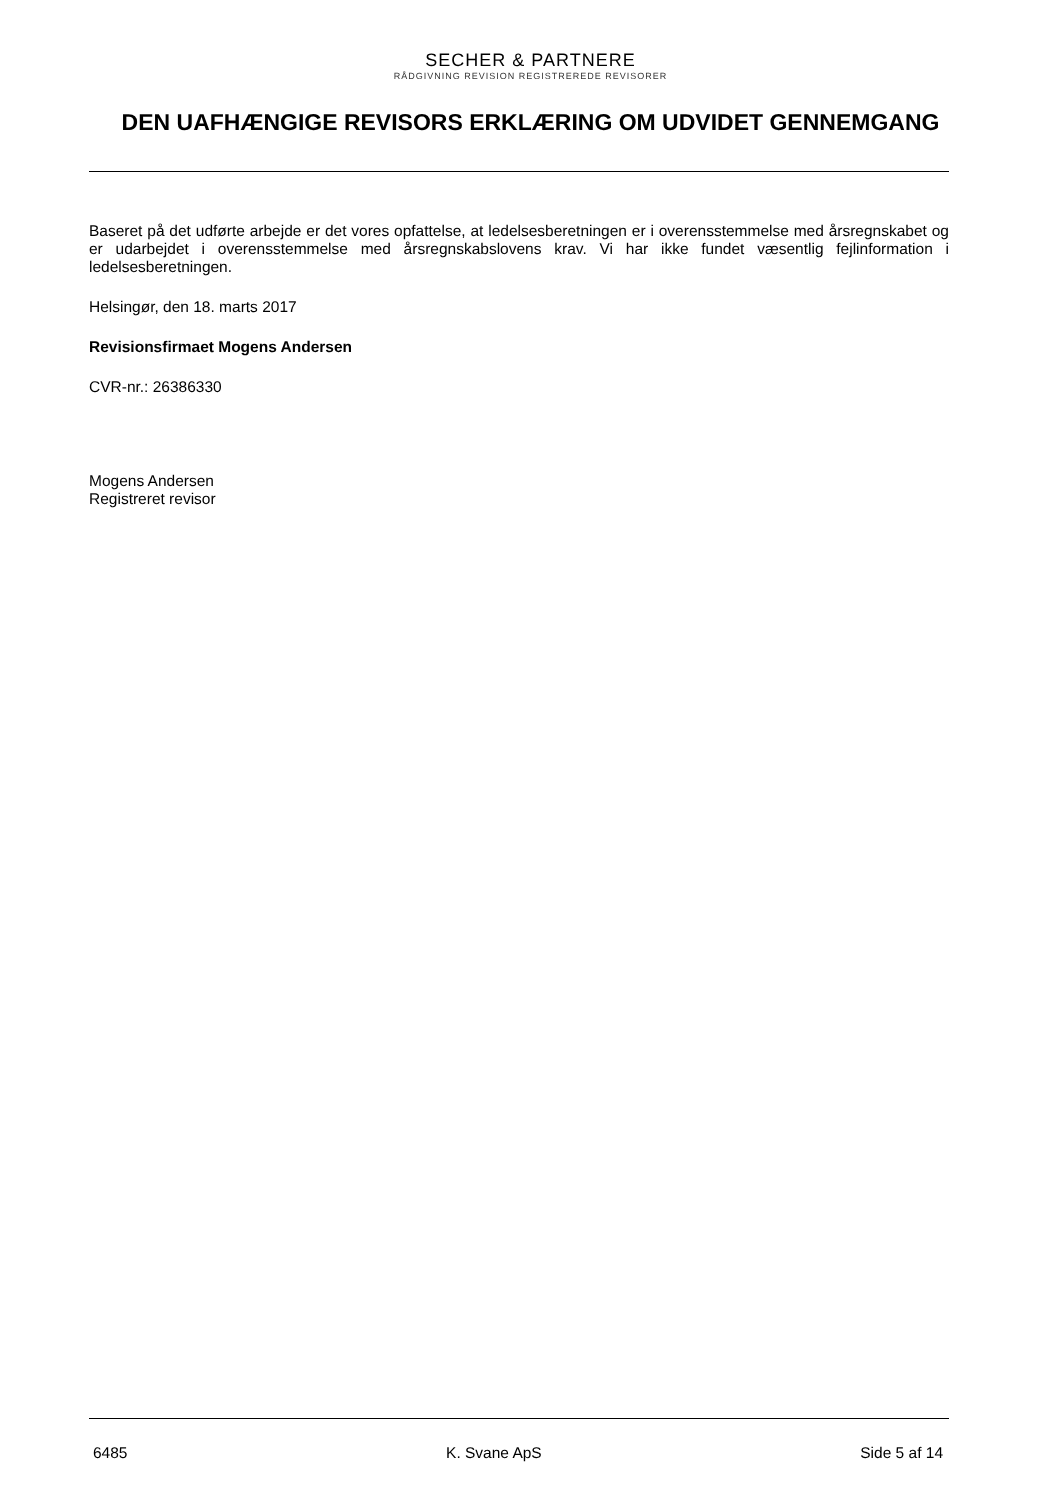SECHER & PARTNERE
RÅDGIVNING REVISION REGISTREREDE REVISORER
DEN UAFHÆNGIGE REVISORS ERKLÆRING OM UDVIDET GENNEMGANG
Baseret på det udførte arbejde er det vores opfattelse, at ledelsesberetningen er i overensstemmelse med årsregnskabet og er udarbejdet i overensstemmelse med årsregnskabslovens krav. Vi har ikke fundet væsentlig fejlinformation i ledelsesberetningen.
Helsingør, den 18. marts 2017
Revisionsfirmaet Mogens Andersen
CVR-nr.: 26386330
Mogens Andersen
Registreret revisor
6485 K. Svane ApS Side 5 af 14